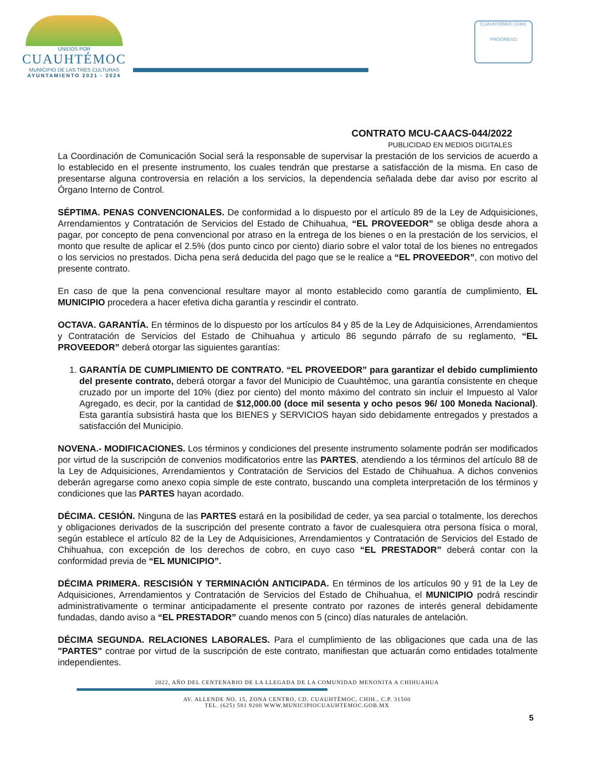UNIDOS POR
CUAUHTÉMOC
MUNICIPIO DE LAS TRES CULTURAS
AYUNTAMIENTO 2021 - 2024
CUAUHTÉMOC CHIH.
PROGRESO
CONTRATO MCU-CAACS-044/2022
PUBLICIDAD EN MEDIOS DIGITALES
La Coordinación de Comunicación Social será la responsable de supervisar la prestación de los servicios de acuerdo a lo establecido en el presente instrumento, los cuales tendrán que prestarse a satisfacción de la misma. En caso de presentarse alguna controversia en relación a los servicios, la dependencia señalada debe dar aviso por escrito al Órgano Interno de Control.
SÉPTIMA. PENAS CONVENCIONALES. De conformidad a lo dispuesto por el artículo 89 de la Ley de Adquisiciones, Arrendamientos y Contratación de Servicios del Estado de Chihuahua, “EL PROVEEDOR” se obliga desde ahora a pagar, por concepto de pena convencional por atraso en la entrega de los bienes o en la prestación de los servicios, el monto que resulte de aplicar el 2.5% (dos punto cinco por ciento) diario sobre el valor total de los bienes no entregados o los servicios no prestados. Dicha pena será deducida del pago que se le realice a “EL PROVEEDOR”, con motivo del presente contrato.
En caso de que la pena convencional resultare mayor al monto establecido como garantía de cumplimiento, EL MUNICIPIO procedera a hacer efetiva dicha garantía y rescindir el contrato.
OCTAVA. GARANTÍA. En términos de lo dispuesto por los artículos 84 y 85 de la Ley de Adquisiciones, Arrendamientos y Contratación de Servicios del Estado de Chihuahua y articulo 86 segundo párrafo de su reglamento, “EL PROVEEDOR” deberá otorgar las siguientes garantías:
1. GARANTÍA DE CUMPLIMIENTO DE CONTRATO. “EL PROVEEDOR” para garantizar el debido cumplimiento del presente contrato, deberá otorgar a favor del Municipio de Cuauhtémoc, una garantía consistente en cheque cruzado por un importe del 10% (diez por ciento) del monto máximo del contrato sin incluir el Impuesto al Valor Agregado, es decir, por la cantidad de $12,000.00 (doce mil sesenta y ocho pesos 96/ 100 Moneda Nacional). Esta garantía subsistirá hasta que los BIENES y SERVICIOS hayan sido debidamente entregados y prestados a satisfacción del Municipio.
NOVENA.- MODIFICACIONES. Los términos y condiciones del presente instrumento solamente podrán ser modificados por virtud de la suscripción de convenios modificatorios entre las PARTES, atendiendo a los términos del artículo 88 de la Ley de Adquisiciones, Arrendamientos y Contratación de Servicios del Estado de Chihuahua. A dichos convenios deberán agregarse como anexo copia simple de este contrato, buscando una completa interpretación de los términos y condiciones que las PARTES hayan acordado.
DÉCIMA. CESIÓN. Ninguna de las PARTES estará en la posibilidad de ceder, ya sea parcial o totalmente, los derechos y obligaciones derivados de la suscripción del presente contrato a favor de cualesquiera otra persona física o moral, según establece el artículo 82 de la Ley de Adquisiciones, Arrendamientos y Contratación de Servicios del Estado de Chihuahua, con excepción de los derechos de cobro, en cuyo caso “EL PRESTADOR” deberá contar con la conformidad previa de “EL MUNICIPIO”.
DÉCIMA PRIMERA. RESCISIÓN Y TERMINACIÓN ANTICIPADA. En términos de los artículos 90 y 91 de la Ley de Adquisiciones, Arrendamientos y Contratación de Servicios del Estado de Chihuahua, el MUNICIPIO podrá rescindir administrativamente o terminar anticipadamente el presente contrato por razones de interés general debidamente fundadas, dando aviso a “EL PRESTADOR” cuando menos con 5 (cinco) días naturales de antelación.
DÉCIMA SEGUNDA. RELACIONES LABORALES. Para el cumplimiento de las obligaciones que cada una de las "PARTES" contrae por virtud de la suscripción de este contrato, manifiestan que actuarán como entidades totalmente independientes.
2022, AÑO DEL CENTENARIO DE LA LLEGADA DE LA COMUNIDAD MENONITA A CHIHUAHUA
AV. ALLENDE NO. 15, ZONA CENTRO, CD. CUAUHTÉMOC, CHIH., C.P. 31500
TEL. (625) 581 9200 WWW.MUNICIPIOCUAUHTEMOC.GOB.MX
5